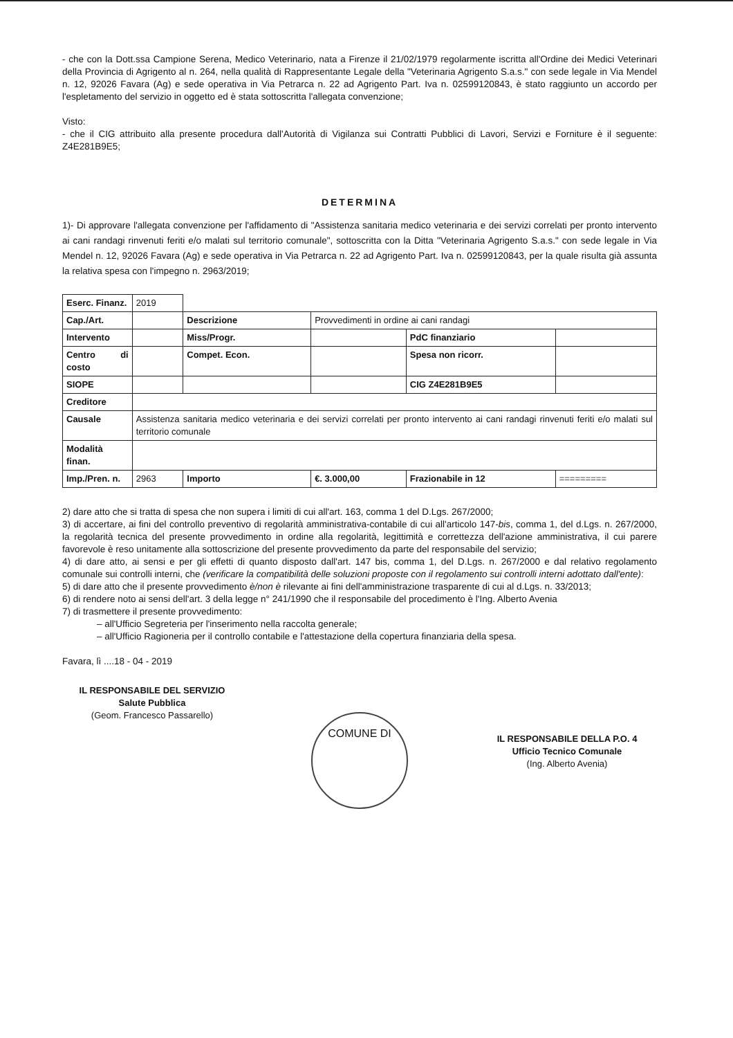- che con la Dott.ssa Campione Serena, Medico Veterinario, nata a Firenze il 21/02/1979 regolarmente iscritta all'Ordine dei Medici Veterinari della Provincia di Agrigento al n. 264, nella qualità di Rappresentante Legale della "Veterinaria Agrigento S.a.s." con sede legale in Via Mendel n. 12, 92026 Favara (Ag) e sede operativa in Via Petrarca n. 22 ad Agrigento Part. Iva n. 02599120843, è stato raggiunto un accordo per l'espletamento del servizio in oggetto ed è stata sottoscritta l'allegata convenzione;
Visto:
- che il CIG attribuito alla presente procedura dall'Autorità di Vigilanza sui Contratti Pubblici di Lavori, Servizi e Forniture è il seguente: Z4E281B9E5;
DETERMINA
1)- Di approvare l'allegata convenzione per l'affidamento di "Assistenza sanitaria medico veterinaria e dei servizi correlati per pronto intervento ai cani randagi rinvenuti feriti e/o malati sul territorio comunale", sottoscritta con la Ditta "Veterinaria Agrigento S.a.s." con sede legale in Via Mendel n. 12, 92026 Favara (Ag) e sede operativa in Via Petrarca n. 22 ad Agrigento Part. Iva n. 02599120843, per la quale risulta già assunta la relativa spesa con l'impegno n. 2963/2019;
| Eserc. Finanz. | 2019 | | | | |
| Cap./Art. | | Descrizione | Provvedimenti in ordine ai cani randagi | | |
| Intervento | | Miss/Progr. | | PdC finanziario | |
| Centro di costo | | Compet. Econ. | | Spesa non ricorr. | |
| SIOPE | | | | CIG Z4E281B9E5 | |
| Creditore | | | | | |
| Causale | Assistenza sanitaria medico veterinaria e dei servizi correlati per pronto intervento ai cani randagi rinvenuti feriti e/o malati sul territorio comunale | | | | |
| Modalità finan. | | | | | |
| Imp./Pren. n. | 2963 | Importo | €. 3.000,00 | Frazionabile in 12 | ========= |
2) dare atto che si tratta di spesa che non supera i limiti di cui all'art. 163, comma 1 del D.Lgs. 267/2000;
3) di accertare, ai fini del controllo preventivo di regolarità amministrativa-contabile di cui all'articolo 147-bis, comma 1, del d.Lgs. n. 267/2000, la regolarità tecnica del presente provvedimento in ordine alla regolarità, legittimità e correttezza dell'azione amministrativa, il cui parere favorevole è reso unitamente alla sottoscrizione del presente provvedimento da parte del responsabile del servizio;
4) di dare atto, ai sensi e per gli effetti di quanto disposto dall'art. 147 bis, comma 1, del D.Lgs. n. 267/2000 e dal relativo regolamento comunale sui controlli interni, che (verificare la compatibilità delle soluzioni proposte con il regolamento sui controlli interni adottato dall'ente):
5) di dare atto che il presente provvedimento è/non è rilevante ai fini dell'amministrazione trasparente di cui al d.Lgs. n. 33/2013;
6) di rendere noto ai sensi dell'art. 3 della legge n° 241/1990 che il responsabile del procedimento è l'Ing. Alberto Avenia
7) di trasmettere il presente provvedimento:
– all'Ufficio Segreteria per l'inserimento nella raccolta generale;
– all'Ufficio Ragioneria per il controllo contabile e l'attestazione della copertura finanziaria della spesa.
Favara, lì ....18 - 04 - 2019
IL RESPONSABILE DEL SERVIZIO
Salute Pubblica
(Geom. Francesco Passarello)
COMUNE DI
IL RESPONSABILE DELLA P.O. 4
Ufficio Tecnico Comunale
(Ing. Alberto Avenia)